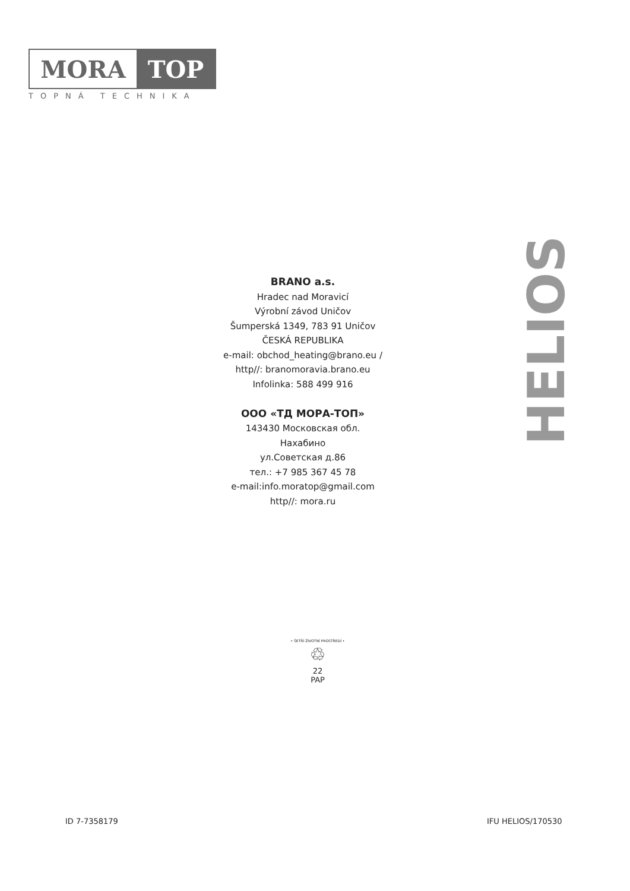MORA TOP
TOPNÁ TECHNIKA
HELIOS
BRANO a.s.
Hradec nad Moravicí
Výrobní závod Uničov
Šumperská 1349, 783 91 Uničov
ČESKÁ REPUBLIKA
e-mail: obchod_heating@brano.eu /
http//: branomoravia.brano.eu
Infolinka: 588 499 916
ООО «ТД МОРА-ТОП»
143430 Московская обл.
Нахабино
ул.Советская д.86
тел.: +7 985 367 45 78
e-mail:info.moratop@gmail.com
http//: mora.ru
• ŠETŘÍ ŽIVOTNÍ PROSTŘEDÍ •
♲
22
PAP
ID 7-7358179 IFU HELIOS/170530